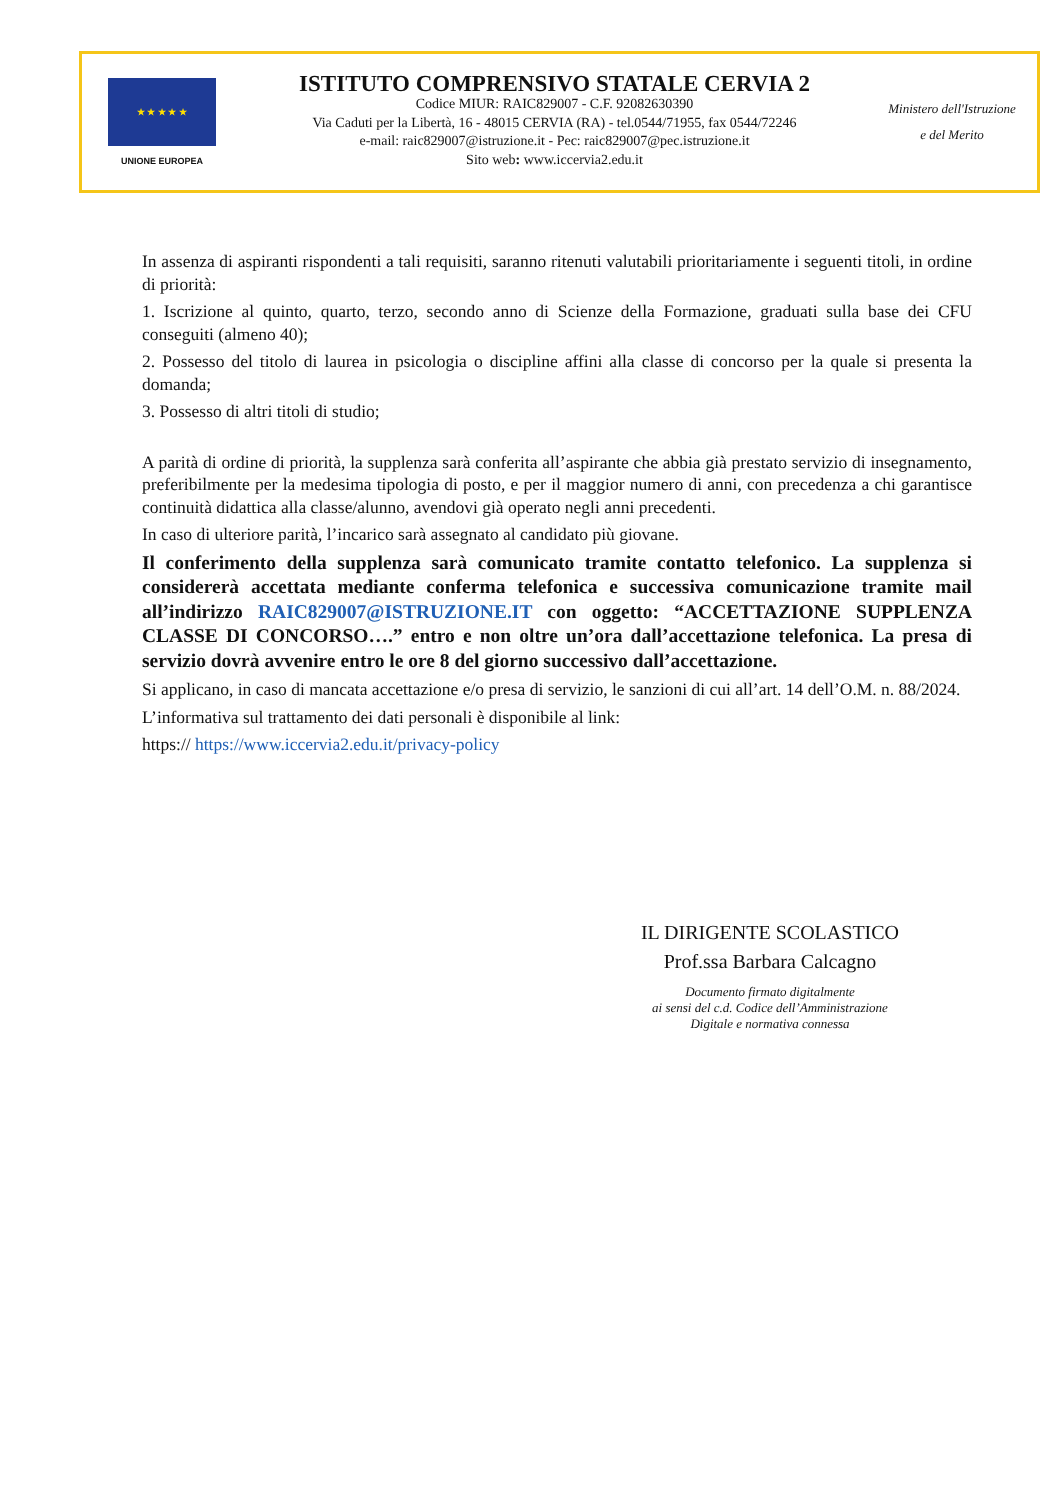★ ★ ★ ★ ★
UNIONE EUROPEA
ISTITUTO COMPRENSIVO STATALE CERVIA 2
Codice MIUR: RAIC829007 - C.F. 92082630390
Via Caduti per la Libertà, 16 - 48015 CERVIA (RA) - tel.0544/71955, fax 0544/72246
e-mail: raic829007@istruzione.it - Pec: raic829007@pec.istruzione.it
Sito web: www.iccervia2.edu.it
Ministero dell'Istruzione
e del Merito
In assenza di aspiranti rispondenti a tali requisiti, saranno ritenuti valutabili prioritariamente i seguenti titoli, in ordine di priorità:
1. Iscrizione al quinto, quarto, terzo, secondo anno di Scienze della Formazione, graduati sulla base dei CFU conseguiti (almeno 40);
2. Possesso del titolo di laurea in psicologia o discipline affini alla classe di concorso per la quale si presenta la domanda;
3. Possesso di altri titoli di studio;
A parità di ordine di priorità, la supplenza sarà conferita all’aspirante che abbia già prestato servizio di insegnamento, preferibilmente per la medesima tipologia di posto, e per il maggior numero di anni, con precedenza a chi garantisce continuità didattica alla classe/alunno, avendovi già operato negli anni precedenti.
In caso di ulteriore parità, l’incarico sarà assegnato al candidato più giovane.
Il conferimento della supplenza sarà comunicato tramite contatto telefonico. La supplenza si considererà accettata mediante conferma telefonica e successiva comunicazione tramite mail all’indirizzo RAIC829007@ISTRUZIONE.IT con oggetto: “ACCETTAZIONE SUPPLENZA CLASSE DI CONCORSO….” entro e non oltre un’ora dall’accettazione telefonica. La presa di servizio dovrà avvenire entro le ore 8 del giorno successivo dall’accettazione.
Si applicano, in caso di mancata accettazione e/o presa di servizio, le sanzioni di cui all’art. 14 dell’O.M. n. 88/2024.
L’informativa sul trattamento dei dati personali è disponibile al link:
https:// https://www.iccervia2.edu.it/privacy-policy
IL DIRIGENTE SCOLASTICO
Prof.ssa Barbara Calcagno
Documento firmato digitalmente
ai sensi del c.d. Codice dell’Amministrazione
Digitale e normativa connessa